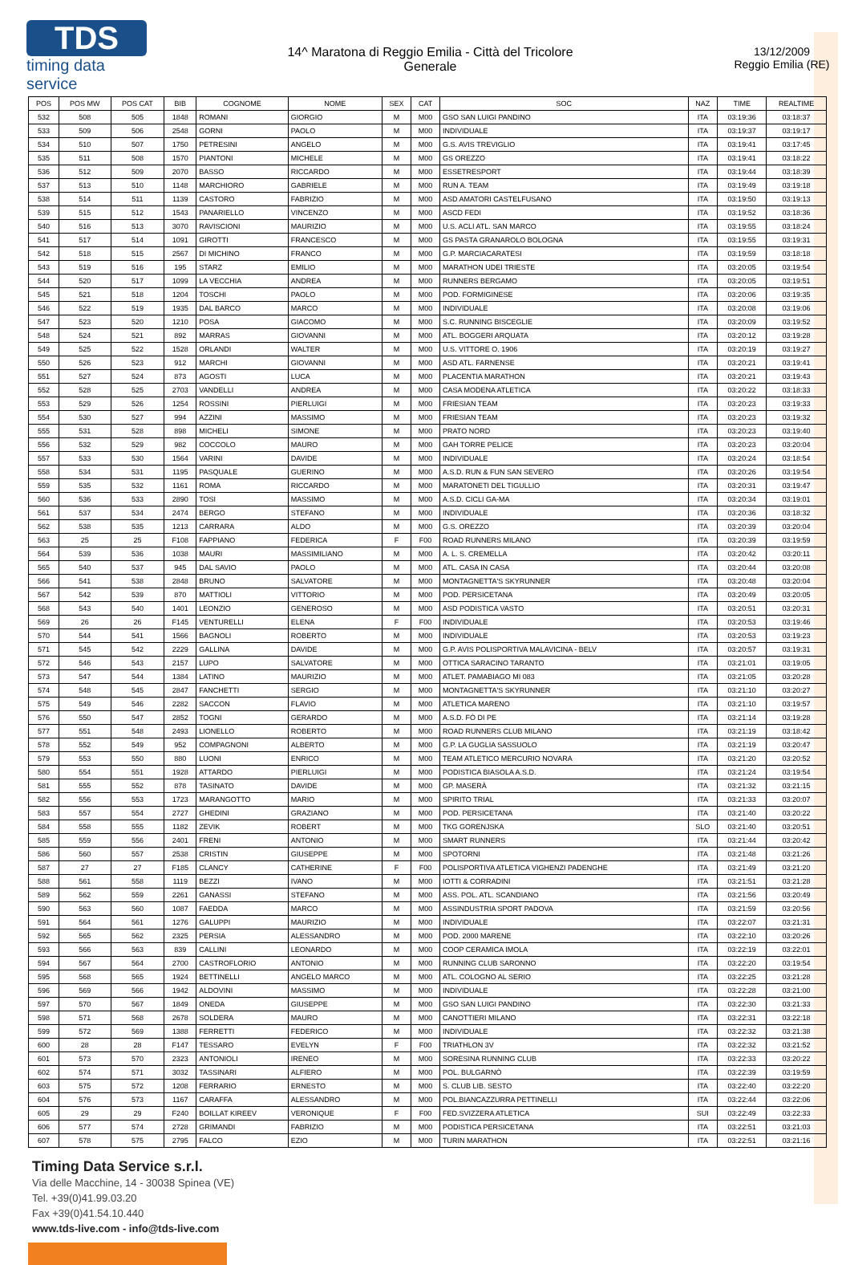TDS
timing data service
14^ Maratona di Reggio Emilia - Città del Tricolore
Generale
13/12/2009
Reggio Emilia (RE)
| POS | POS MW | POS CAT | BIB | COGNOME | NOME | SEX | CAT | SOC | NAZ | TIME | REALTIME |
| --- | --- | --- | --- | --- | --- | --- | --- | --- | --- | --- | --- |
| 532 | 508 | 505 | 1848 | ROMANI | GIORGIO | M | M00 | GSO SAN LUIGI PANDINO | ITA | 03:19:36 | 03:18:37 |
| 533 | 509 | 506 | 2548 | GORNI | PAOLO | M | M00 | INDIVIDUALE | ITA | 03:19:37 | 03:19:17 |
| 534 | 510 | 507 | 1750 | PETRESINI | ANGELO | M | M00 | G.S. AVIS TREVIGLIO | ITA | 03:19:41 | 03:17:45 |
| 535 | 511 | 508 | 1570 | PIANTONI | MICHELE | M | M00 | GS OREZZO | ITA | 03:19:41 | 03:18:22 |
| 536 | 512 | 509 | 2070 | BASSO | RICCARDO | M | M00 | ESSETRESPORT | ITA | 03:19:44 | 03:18:39 |
| 537 | 513 | 510 | 1148 | MARCHIORO | GABRIELE | M | M00 | RUN A. TEAM | ITA | 03:19:49 | 03:19:18 |
| 538 | 514 | 511 | 1139 | CASTORO | FABRIZIO | M | M00 | ASD AMATORI CASTELFUSANO | ITA | 03:19:50 | 03:19:13 |
| 539 | 515 | 512 | 1543 | PANARIELLO | VINCENZO | M | M00 | ASCD FEDI | ITA | 03:19:52 | 03:18:36 |
| 540 | 516 | 513 | 3070 | RAVISCIONI | MAURIZIO | M | M00 | U.S. ACLI ATL. SAN MARCO | ITA | 03:19:55 | 03:18:24 |
| 541 | 517 | 514 | 1091 | GIROTTI | FRANCESCO | M | M00 | GS PASTA GRANAROLO BOLOGNA | ITA | 03:19:55 | 03:19:31 |
| 542 | 518 | 515 | 2567 | DI MICHINO | FRANCO | M | M00 | G.P. MARCIACARATESI | ITA | 03:19:59 | 03:18:18 |
| 543 | 519 | 516 | 195 | STARZ | EMILIO | M | M00 | MARATHON UDEI TRIESTE | ITA | 03:20:05 | 03:19:54 |
| 544 | 520 | 517 | 1099 | LA VECCHIA | ANDREA | M | M00 | RUNNERS BERGAMO | ITA | 03:20:05 | 03:19:51 |
| 545 | 521 | 518 | 1204 | TOSCHI | PAOLO | M | M00 | POD. FORMIGINESE | ITA | 03:20:06 | 03:19:35 |
| 546 | 522 | 519 | 1935 | DAL BARCO | MARCO | M | M00 | INDIVIDUALE | ITA | 03:20:08 | 03:19:06 |
| 547 | 523 | 520 | 1210 | POSA | GIACOMO | M | M00 | S.C. RUNNING BISCEGLIE | ITA | 03:20:09 | 03:19:52 |
| 548 | 524 | 521 | 892 | MARRAS | GIOVANNI | M | M00 | ATL. BOGGERI ARQUATA | ITA | 03:20:12 | 03:19:28 |
| 549 | 525 | 522 | 1528 | ORLANDI | WALTER | M | M00 | U.S. VITTORE O. 1906 | ITA | 03:20:19 | 03:19:27 |
| 550 | 526 | 523 | 912 | MARCHI | GIOVANNI | M | M00 | ASD ATL. FARNENSE | ITA | 03:20:21 | 03:19:41 |
| 551 | 527 | 524 | 873 | AGOSTI | LUCA | M | M00 | PLACENTIA MARATHON | ITA | 03:20:21 | 03:19:43 |
| 552 | 528 | 525 | 2703 | VANDELLI | ANDREA | M | M00 | CASA MODENA ATLETICA | ITA | 03:20:22 | 03:18:33 |
| 553 | 529 | 526 | 1254 | ROSSINI | PIERLUIGI | M | M00 | FRIESIAN TEAM | ITA | 03:20:23 | 03:19:33 |
| 554 | 530 | 527 | 994 | AZZINI | MASSIMO | M | M00 | FRIESIAN TEAM | ITA | 03:20:23 | 03:19:32 |
| 555 | 531 | 528 | 898 | MICHELI | SIMONE | M | M00 | PRATO NORD | ITA | 03:20:23 | 03:19:40 |
| 556 | 532 | 529 | 982 | COCCOLO | MAURO | M | M00 | GAH TORRE PELICE | ITA | 03:20:23 | 03:20:04 |
| 557 | 533 | 530 | 1564 | VARINI | DAVIDE | M | M00 | INDIVIDUALE | ITA | 03:20:24 | 03:18:54 |
| 558 | 534 | 531 | 1195 | PASQUALE | GUERINO | M | M00 | A.S.D. RUN & FUN SAN SEVERO | ITA | 03:20:26 | 03:19:54 |
| 559 | 535 | 532 | 1161 | ROMA | RICCARDO | M | M00 | MARATONETI DEL TIGULLIO | ITA | 03:20:31 | 03:19:47 |
| 560 | 536 | 533 | 2890 | TOSI | MASSIMO | M | M00 | A.S.D. CICLI GA-MA | ITA | 03:20:34 | 03:19:01 |
| 561 | 537 | 534 | 2474 | BERGO | STEFANO | M | M00 | INDIVIDUALE | ITA | 03:20:36 | 03:18:32 |
| 562 | 538 | 535 | 1213 | CARRARA | ALDO | M | M00 | G.S. OREZZO | ITA | 03:20:39 | 03:20:04 |
| 563 | 25 | 25 | F108 | FAPPIANO | FEDERICA | F | F00 | ROAD RUNNERS MILANO | ITA | 03:20:39 | 03:19:59 |
| 564 | 539 | 536 | 1038 | MAURI | MASSIMILIANO | M | M00 | A. L. S. CREMELLA | ITA | 03:20:42 | 03:20:11 |
| 565 | 540 | 537 | 945 | DAL SAVIO | PAOLO | M | M00 | ATL. CASA IN CASA | ITA | 03:20:44 | 03:20:08 |
| 566 | 541 | 538 | 2848 | BRUNO | SALVATORE | M | M00 | MONTAGNETTA'S SKYRUNNER | ITA | 03:20:48 | 03:20:04 |
| 567 | 542 | 539 | 870 | MATTIOLI | VITTORIO | M | M00 | POD. PERSICETANA | ITA | 03:20:49 | 03:20:05 |
| 568 | 543 | 540 | 1401 | LEONZIO | GENEROSO | M | M00 | ASD PODISTICA VASTO | ITA | 03:20:51 | 03:20:31 |
| 569 | 26 | 26 | F145 | VENTURELLI | ELENA | F | F00 | INDIVIDUALE | ITA | 03:20:53 | 03:19:46 |
| 570 | 544 | 541 | 1566 | BAGNOLI | ROBERTO | M | M00 | INDIVIDUALE | ITA | 03:20:53 | 03:19:23 |
| 571 | 545 | 542 | 2229 | GALLINA | DAVIDE | M | M00 | G.P. AVIS POLISPORTIVA MALAVICINA - BELV | ITA | 03:20:57 | 03:19:31 |
| 572 | 546 | 543 | 2157 | LUPO | SALVATORE | M | M00 | OTTICA SARACINO TARANTO | ITA | 03:21:01 | 03:19:05 |
| 573 | 547 | 544 | 1384 | LATINO | MAURIZIO | M | M00 | ATLET. PAMABIAGO MI 083 | ITA | 03:21:05 | 03:20:28 |
| 574 | 548 | 545 | 2847 | FANCHETTI | SERGIO | M | M00 | MONTAGNETTA'S SKYRUNNER | ITA | 03:21:10 | 03:20:27 |
| 575 | 549 | 546 | 2282 | SACCON | FLAVIO | M | M00 | ATLETICA MARENO | ITA | 03:21:10 | 03:19:57 |
| 576 | 550 | 547 | 2852 | TOGNI | GERARDO | M | M00 | A.S.D. FÒ DI PE | ITA | 03:21:14 | 03:19:28 |
| 577 | 551 | 548 | 2493 | LIONELLO | ROBERTO | M | M00 | ROAD RUNNERS CLUB MILANO | ITA | 03:21:19 | 03:18:42 |
| 578 | 552 | 549 | 952 | COMPAGNONI | ALBERTO | M | M00 | G.P. LA GUGLIA SASSUOLO | ITA | 03:21:19 | 03:20:47 |
| 579 | 553 | 550 | 880 | LUONI | ENRICO | M | M00 | TEAM ATLETICO MERCURIO NOVARA | ITA | 03:21:20 | 03:20:52 |
| 580 | 554 | 551 | 1928 | ATTARDO | PIERLUIGI | M | M00 | PODISTICA BIASOLA A.S.D. | ITA | 03:21:24 | 03:19:54 |
| 581 | 555 | 552 | 878 | TASINATO | DAVIDE | M | M00 | GP. MASERÀ | ITA | 03:21:32 | 03:21:15 |
| 582 | 556 | 553 | 1723 | MARANGOTTO | MARIO | M | M00 | SPIRITO TRIAL | ITA | 03:21:33 | 03:20:07 |
| 583 | 557 | 554 | 2727 | GHEDINI | GRAZIANO | M | M00 | POD. PERSICETANA | ITA | 03:21:40 | 03:20:22 |
| 584 | 558 | 555 | 1182 | ZEVIK | ROBERT | M | M00 | TKG GORENJSKA | SLO | 03:21:40 | 03:20:51 |
| 585 | 559 | 556 | 2401 | FRENI | ANTONIO | M | M00 | SMART RUNNERS | ITA | 03:21:44 | 03:20:42 |
| 586 | 560 | 557 | 2538 | CRISTIN | GIUSEPPE | M | M00 | SPOTORNI | ITA | 03:21:48 | 03:21:26 |
| 587 | 27 | 27 | F185 | CLANCY | CATHERINE | F | F00 | POLISPORTIVA ATLETICA VIGHENZI PADENGHE | ITA | 03:21:49 | 03:21:20 |
| 588 | 561 | 558 | 1119 | BEZZI | IVANO | M | M00 | IOTTI & CORRADINI | ITA | 03:21:51 | 03:21:28 |
| 589 | 562 | 559 | 2261 | GANASSI | STEFANO | M | M00 | ASS. POL. ATL. SCANDIANO | ITA | 03:21:56 | 03:20:49 |
| 590 | 563 | 560 | 1087 | FAEDDA | MARCO | M | M00 | ASSINDUSTRIA SPORT PADOVA | ITA | 03:21:59 | 03:20:56 |
| 591 | 564 | 561 | 1276 | GALUPPI | MAURIZIO | M | M00 | INDIVIDUALE | ITA | 03:22:07 | 03:21:31 |
| 592 | 565 | 562 | 2325 | PERSIA | ALESSANDRO | M | M00 | POD. 2000 MARENE | ITA | 03:22:10 | 03:20:26 |
| 593 | 566 | 563 | 839 | CALLINI | LEONARDO | M | M00 | COOP CERAMICA IMOLA | ITA | 03:22:19 | 03:22:01 |
| 594 | 567 | 564 | 2700 | CASTROFLORIO | ANTONIO | M | M00 | RUNNING CLUB SARONNO | ITA | 03:22:20 | 03:19:54 |
| 595 | 568 | 565 | 1924 | BETTINELLI | ANGELO MARCO | M | M00 | ATL. COLOGNO AL SERIO | ITA | 03:22:25 | 03:21:28 |
| 596 | 569 | 566 | 1942 | ALDOVINI | MASSIMO | M | M00 | INDIVIDUALE | ITA | 03:22:28 | 03:21:00 |
| 597 | 570 | 567 | 1849 | ONEDA | GIUSEPPE | M | M00 | GSO SAN LUIGI PANDINO | ITA | 03:22:30 | 03:21:33 |
| 598 | 571 | 568 | 2678 | SOLDERA | MAURO | M | M00 | CANOTTIERI MILANO | ITA | 03:22:31 | 03:22:18 |
| 599 | 572 | 569 | 1388 | FERRETTI | FEDERICO | M | M00 | INDIVIDUALE | ITA | 03:22:32 | 03:21:38 |
| 600 | 28 | 28 | F147 | TESSARO | EVELYN | F | F00 | TRIATHLON 3V | ITA | 03:22:32 | 03:21:52 |
| 601 | 573 | 570 | 2323 | ANTONIOLI | IRENEO | M | M00 | SORESINA RUNNING CLUB | ITA | 03:22:33 | 03:20:22 |
| 602 | 574 | 571 | 3032 | TASSINARI | ALFIERO | M | M00 | POL. BULGARNÒ | ITA | 03:22:39 | 03:19:59 |
| 603 | 575 | 572 | 1208 | FERRARIO | ERNESTO | M | M00 | S. CLUB LIB. SESTO | ITA | 03:22:40 | 03:22:20 |
| 604 | 576 | 573 | 1167 | CARAFFA | ALESSANDRO | M | M00 | POL.BIANCAZZURRA PETTINELLI | ITA | 03:22:44 | 03:22:06 |
| 605 | 29 | 29 | F240 | BOILLAT KIREEV | VERONIQUE | F | F00 | FED.SVIZZERA ATLETICA | SUI | 03:22:49 | 03:22:33 |
| 606 | 577 | 574 | 2728 | GRIMANDI | FABRIZIO | M | M00 | PODISTICA PERSICETANA | ITA | 03:22:51 | 03:21:03 |
| 607 | 578 | 575 | 2795 | FALCO | EZIO | M | M00 | TURIN MARATHON | ITA | 03:22:51 | 03:21:16 |
Timing Data Service s.r.l.
Via delle Macchine, 14 - 30038 Spinea (VE)
Tel. +39(0)41.99.03.20
Fax +39(0)41.54.10.440
www.tds-live.com - info@tds-live.com